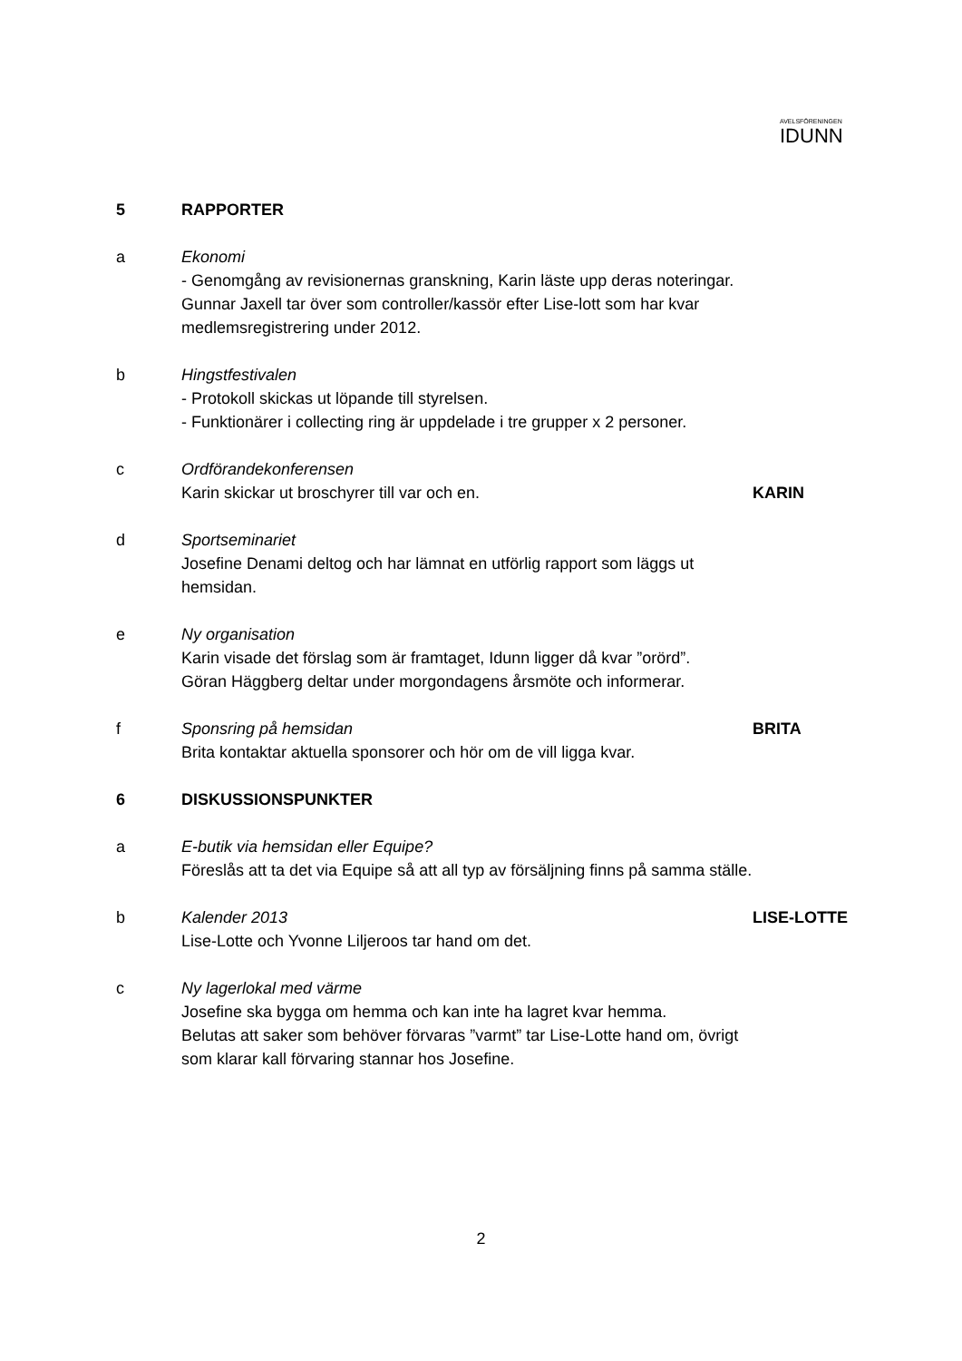AVELSFÖRENINGEN
IDUNN
5 RAPPORTER
a Ekonomi
- Genomgång av revisionernas granskning, Karin läste upp deras noteringar.
Gunnar Jaxell tar över som controller/kassör efter Lise-lott som har kvar medlemsregistrering under 2012.
b Hingstfestivalen
- Protokoll skickas ut löpande till styrelsen.
- Funktionärer i collecting ring är uppdelade i tre grupper x 2 personer.
c Ordförandekonferensen
Karin skickar ut broschyrer till var och en.
KARIN
d Sportseminariet
Josefine Denami deltog och har lämnat en utförlig rapport som läggs ut hemsidan.
e Ny organisation
Karin visade det förslag som är framtaget, Idunn ligger då kvar ”orörd”.
Göran Häggberg deltar under morgondagens årsmöte och informerar.
f Sponsring på hemsidan
Brita kontaktar aktuella sponsorer och hör om de vill ligga kvar.
BRITA
6 DISKUSSIONSPUNKTER
a E-butik via hemsidan eller Equipe?
Föreslås att ta det via Equipe så att all typ av försäljning finns på samma ställe.
b Kalender 2013
Lise-Lotte och Yvonne Liljeroos tar hand om det.
LISE-LOTTE
c Ny lagerlokal med värme
Josefine ska bygga om hemma och kan inte ha lagret kvar hemma.
Belutas att saker som behöver förvaras ”varmt” tar Lise-Lotte hand om, övrigt som klarar kall förvaring stannar hos Josefine.
2